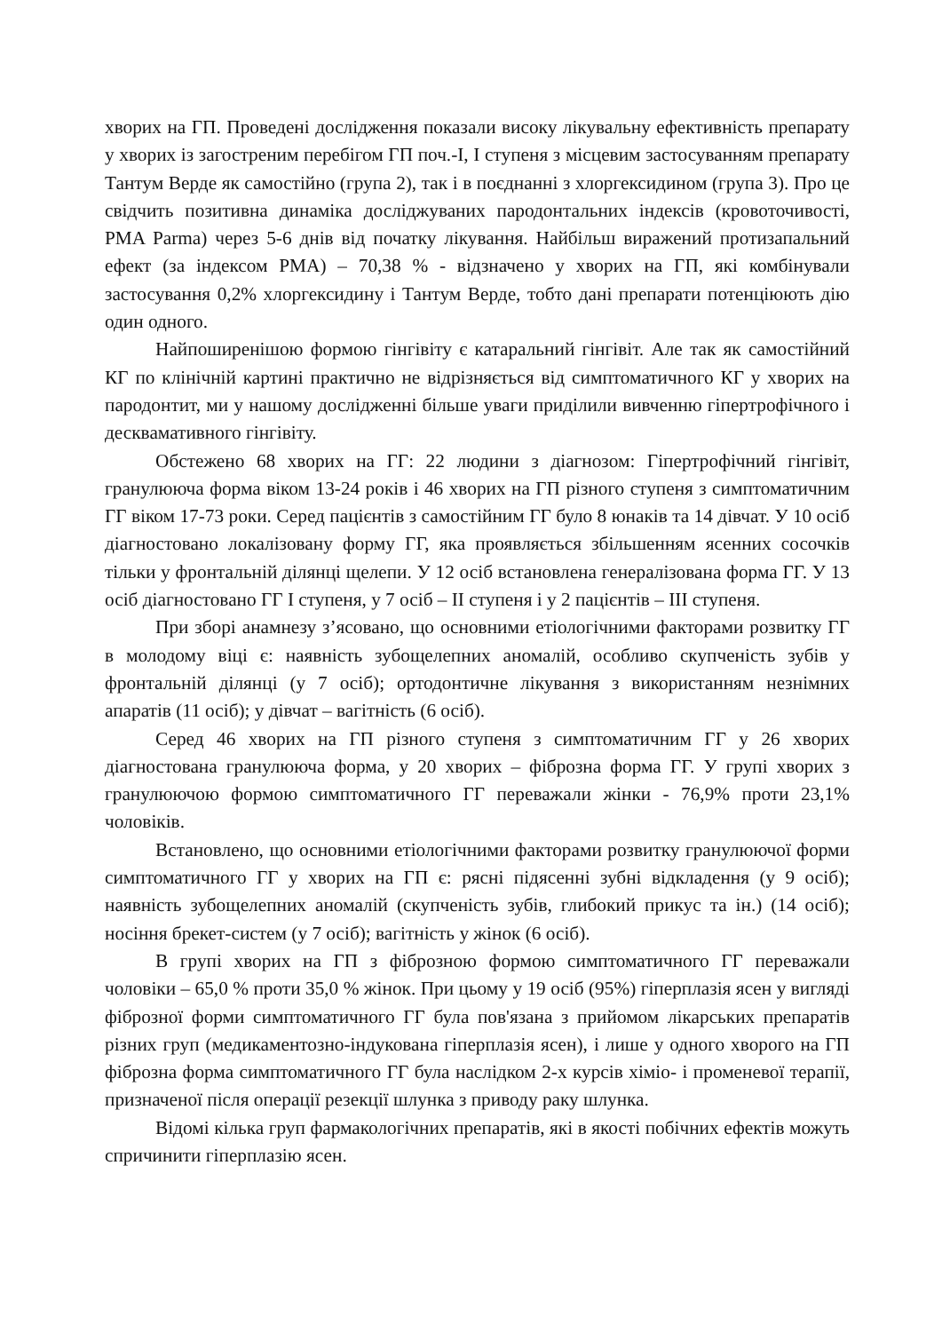хворих на ГП. Проведені дослідження показали високу лікувальну ефективність препарату у хворих із загостреним перебігом ГП поч.-I, I ступеня з місцевим застосуванням препарату Тантум Верде як самостійно (група 2), так і в поєднанні з хлоргексидином (група 3). Про це свідчить позитивна динаміка досліджуваних пародонтальних індексів (кровоточивості, PMA Parma) через 5-6 днів від початку лікування. Найбільш виражений протизапальний ефект (за індексом PMA) – 70,38 % - відзначено у хворих на ГП, які комбінували застосування 0,2% хлоргексидину і Тантум Верде, тобто дані препарати потенціюють дію один одного.
Найпоширенішою формою гінгівіту є катаральний гінгівіт. Але так як самостійний КГ по клінічній картині практично не відрізняється від симптоматичного КГ у хворих на пародонтит, ми у нашому дослідженні більше уваги приділили вивченню гіпертрофічного і десквамативного гінгівіту.
Обстежено 68 хворих на ГГ: 22 людини з діагнозом: Гіпертрофічний гінгівіт, гранулююча форма віком 13-24 років і 46 хворих на ГП різного ступеня з симптоматичним ГГ віком 17-73 роки. Серед пацієнтів з самостійним ГГ було 8 юнаків та 14 дівчат. У 10 осіб діагностовано локалізовану форму ГГ, яка проявляється збільшенням ясенних сосочків тільки у фронтальній ділянці щелепи. У 12 осіб встановлена генералізована форма ГГ. У 13 осіб діагностовано ГГ I ступеня, у 7 осіб – II ступеня і у 2 пацієнтів – III ступеня.
При зборі анамнезу з’ясовано, що основними етіологічними факторами розвитку ГГ в молодому віці є: наявність зубощелепних аномалій, особливо скупченість зубів у фронтальній ділянці (у 7 осіб); ортодонтичне лікування з використанням незнімних апаратів (11 осіб); у дівчат – вагітність (6 осіб).
Серед 46 хворих на ГП різного ступеня з симптоматичним ГГ у 26 хворих діагностована гранулююча форма, у 20 хворих – фіброзна форма ГГ. У групі хворих з гранулюючою формою симптоматичного ГГ переважали жінки - 76,9% проти 23,1% чоловіків.
Встановлено, що основними етіологічними факторами розвитку гранулюючої форми симптоматичного ГГ у хворих на ГП є: рясні підясенні зубні відкладення (у 9 осіб); наявність зубощелепних аномалій (скупченість зубів, глибокий прикус та ін.) (14 осіб); носіння брекет-систем (у 7 осіб); вагітність у жінок (6 осіб).
В групі хворих на ГП з фіброзною формою симптоматичного ГГ переважали чоловіки – 65,0 % проти 35,0 % жінок. При цьому у 19 осіб (95%) гіперплазія ясен у вигляді фіброзної форми симптоматичного ГГ була пов'язана з прийомом лікарських препаратів різних груп (медикаментозно-індукована гіперплазія ясен), і лише у одного хворого на ГП фіброзна форма симптоматичного ГГ була наслідком 2-х курсів хіміо- і променевої терапії, призначеної після операції резекції шлунка з приводу раку шлунка.
Відомі кілька груп фармакологічних препаратів, які в якості побічних ефектів можуть спричинити гіперплазію ясен.